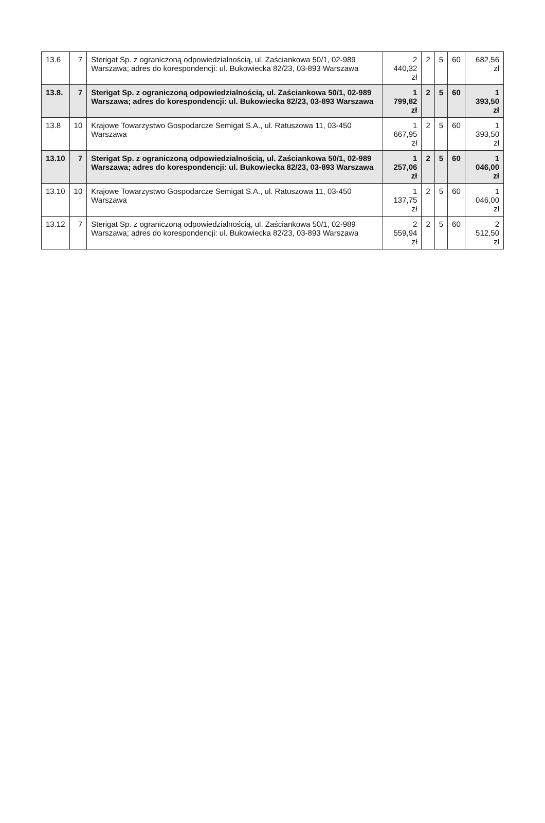| 13.6 | 7 | Sterigat Sp. z ograniczoną odpowiedzialnością, ul. Zaściankowa 50/1, 02-989 Warszawa; adres do korespondencji: ul. Bukowiecka 82/23, 03-893 Warszawa | 2 440,32 zł | 2 | 5 | 60 | 682,56 zł |
| 13.8. | 7 | Sterigat Sp. z ograniczoną odpowiedzialnością, ul. Zaściankowa 50/1, 02-989 Warszawa; adres do korespondencji: ul. Bukowiecka 82/23, 03-893 Warszawa | 1 799,82 zł | 2 | 5 | 60 | 1 393,50 zł |
| 13.8 | 10 | Krajowe Towarzystwo Gospodarcze Semigat S.A., ul. Ratuszowa 11, 03-450 Warszawa | 1 667,95 zł | 2 | 5 | 60 | 1 393,50 zł |
| 13.10 | 7 | Sterigat Sp. z ograniczoną odpowiedzialnością, ul. Zaściankowa 50/1, 02-989 Warszawa; adres do korespondencji: ul. Bukowiecka 82/23, 03-893 Warszawa | 1 257,06 zł | 2 | 5 | 60 | 1 046,00 zł |
| 13.10 | 10 | Krajowe Towarzystwo Gospodarcze Semigat S.A., ul. Ratuszowa 11, 03-450 Warszawa | 1 137,75 zł | 2 | 5 | 60 | 1 046,00 zł |
| 13.12 | 7 | Sterigat Sp. z ograniczoną odpowiedzialnością, ul. Zaściankowa 50/1, 02-989 Warszawa; adres do korespondencji: ul. Bukowiecka 82/23, 03-893 Warszawa | 2 559,94 zł | 2 | 5 | 60 | 2 512,50 zł |